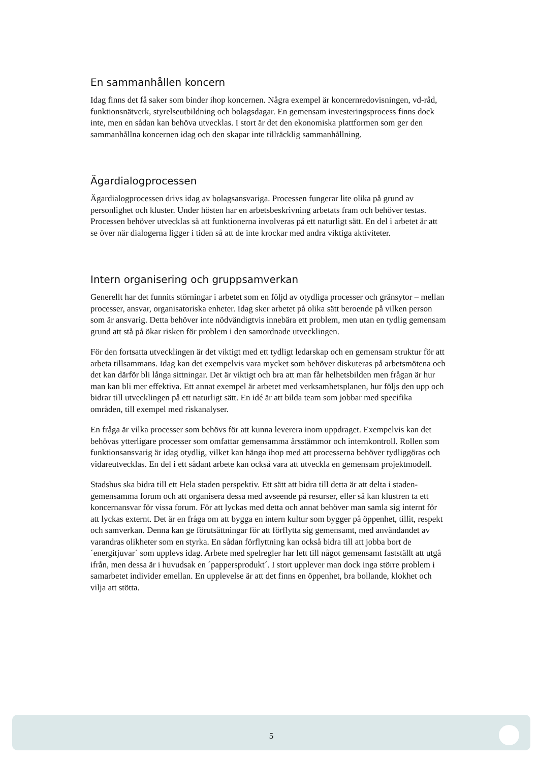En sammanhållen koncern
Idag finns det få saker som binder ihop koncernen. Några exempel är koncernredovisningen, vd-råd, funktionsnätverk, styrelseutbildning och bolagsdagar. En gemensam investeringsprocess finns dock inte, men en sådan kan behöva utvecklas. I stort är det den ekonomiska plattformen som ger den sammanhållna koncernen idag och den skapar inte tillräcklig sammanhållning.
Ägardialogprocessen
Ägardialogprocessen drivs idag av bolagsansvariga. Processen fungerar lite olika på grund av personlighet och kluster. Under hösten har en arbetsbeskrivning arbetats fram och behöver testas. Processen behöver utvecklas så att funktionerna involveras på ett naturligt sätt. En del i arbetet är att se över när dialogerna ligger i tiden så att de inte krockar med andra viktiga aktiviteter.
Intern organisering och gruppsamverkan
Generellt har det funnits störningar i arbetet som en följd av otydliga processer och gränsytor – mellan processer, ansvar, organisatoriska enheter. Idag sker arbetet på olika sätt beroende på vilken person som är ansvarig. Detta behöver inte nödvändigtvis innebära ett problem, men utan en tydlig gemensam grund att stå på ökar risken för problem i den samordnade utvecklingen.
För den fortsatta utvecklingen är det viktigt med ett tydligt ledarskap och en gemensam struktur för att arbeta tillsammans. Idag kan det exempelvis vara mycket som behöver diskuteras på arbetsmötena och det kan därför bli långa sittningar. Det är viktigt och bra att man får helhetsbilden men frågan är hur man kan bli mer effektiva. Ett annat exempel är arbetet med verksamhetsplanen, hur följs den upp och bidrar till utvecklingen på ett naturligt sätt. En idé är att bilda team som jobbar med specifika områden, till exempel med riskanalyser.
En fråga är vilka processer som behövs för att kunna leverera inom uppdraget. Exempelvis kan det behövas ytterligare processer som omfattar gemensamma årsstämmor och internkontroll. Rollen som funktionsansvarig är idag otydlig, vilket kan hänga ihop med att processerna behöver tydliggöras och vidareutvecklas. En del i ett sådant arbete kan också vara att utveckla en gemensam projektmodell.
Stadshus ska bidra till ett Hela staden perspektiv. Ett sätt att bidra till detta är att delta i staden-gemensamma forum och att organisera dessa med avseende på resurser, eller så kan klustren ta ett koncernansvar för vissa forum. För att lyckas med detta och annat behöver man samla sig internt för att lyckas externt. Det är en fråga om att bygga en intern kultur som bygger på öppenhet, tillit, respekt och samverkan. Denna kan ge förutsättningar för att förflytta sig gemensamt, med användandet av varandras olikheter som en styrka. En sådan förflyttning kan också bidra till att jobba bort de ´energitjuvar´ som upplevs idag. Arbete med spelregler har lett till något gemensamt fastställt att utgå ifrån, men dessa är i huvudsak en ´pappersprodukt´. I stort upplever man dock inga större problem i samarbetet individer emellan. En upplevelse är att det finns en öppenhet, bra bollande, klokhet och vilja att stötta.
5